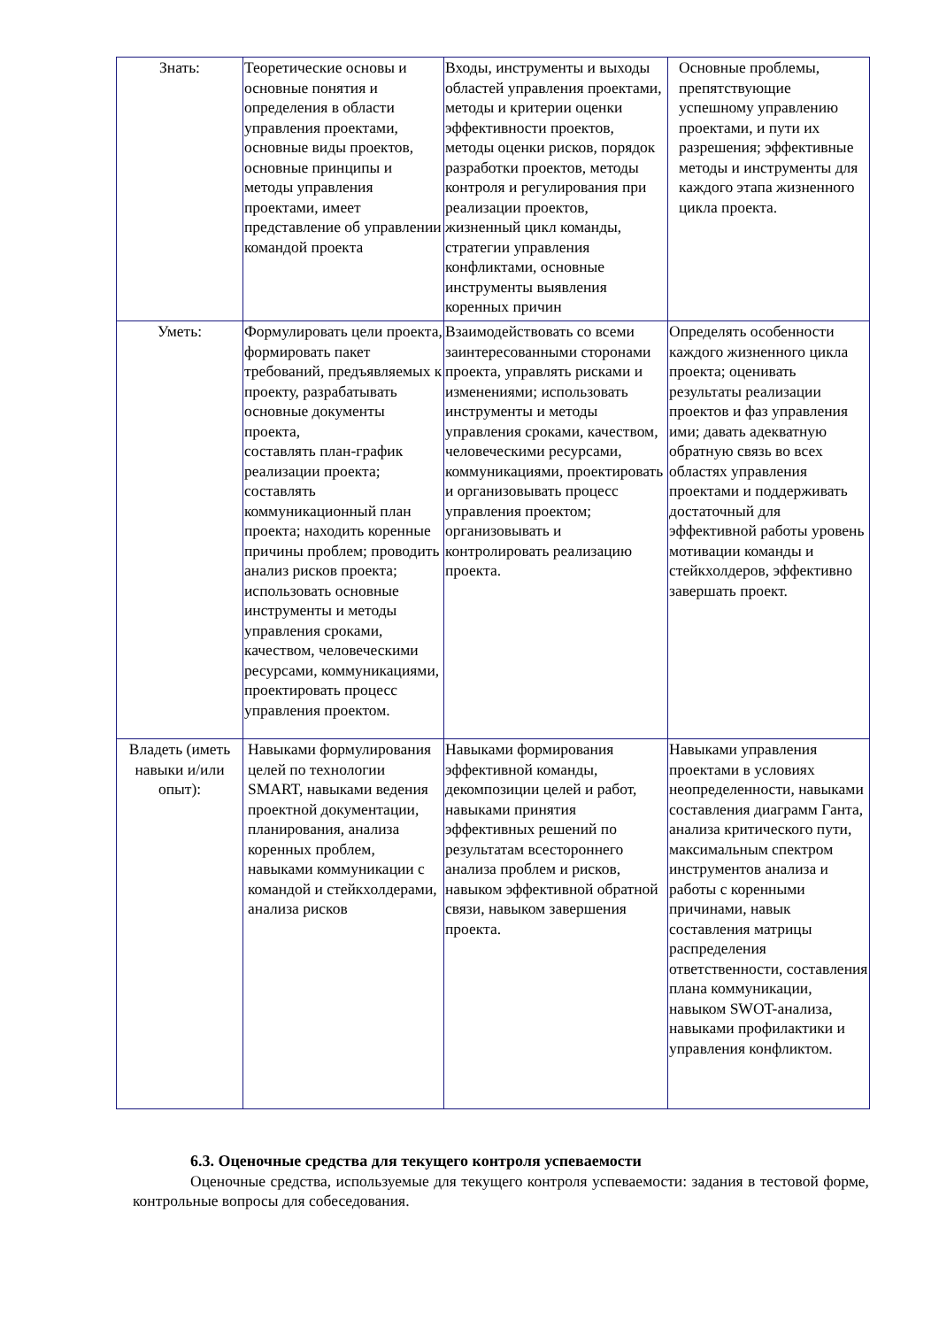| Знать: | Теоретические основы и основные понятия и определения в области управления проектами, основные виды проектов, основные принципы и методы управления проектами, имеет представление об управлении командой проекта | Входы, инструменты и выходы областей управления проектами, методы и критерии оценки эффективности проектов, методы оценки рисков, порядок разработки проектов, методы контроля и регулирования при реализации проектов, жизненный цикл команды, стратегии управления конфликтами, основные инструменты выявления коренных причин | Основные проблемы, препятствующие успешному управлению проектами, и пути их разрешения; эффективные методы и инструменты для каждого этапа жизненного цикла проекта. |
| Уметь: | Формулировать цели проекта, формировать пакет требований, предъявляемых к проекту, разрабатывать основные документы проекта, составлять план-график реализации проекта; составлять коммуникационный план проекта; находить коренные причины проблем; проводить анализ рисков проекта; использовать основные инструменты и методы управления сроками, качеством, человеческими ресурсами, коммуникациями, проектировать процесс управления проектом. | Взаимодействовать со всеми заинтересованными сторонами проекта, управлять рисками и изменениями; использовать инструменты и методы управления сроками, качеством, человеческими ресурсами, коммуникациями, проектировать и организовывать процесс управления проектом; организовывать и контролировать реализацию проекта. | Определять особенности каждого жизненного цикла проекта; оценивать результаты реализации проектов и фаз управления ими; давать адекватную обратную связь во всех областях управления проектами и поддерживать достаточный для эффективной работы уровень мотивации команды и стейкхолдеров, эффективно завершать проект. |
| Владеть (иметь навыки и/или опыт): | Навыками формулирования целей по технологии SMART, навыками ведения проектной документации, планирования, анализа коренных проблем, навыками коммуникации с командой и стейкхолдерами, анализа рисков | Навыками формирования эффективной команды, декомпозиции целей и работ, навыками принятия эффективных решений по результатам всестороннего анализа проблем и рисков, навыком эффективной обратной связи, навыком завершения проекта. | Навыками управления проектами в условиях неопределенности, навыками составления диаграмм Ганта, анализа критического пути, максимальным спектром инструментов анализа и работы с коренными причинами, навык составления матрицы распределения ответственности, составления плана коммуникации, навыком SWOT-анализа, навыками профилактики и управления конфликтом. |
6.3. Оценочные средства для текущего контроля успеваемости
Оценочные средства, используемые для текущего контроля успеваемости: задания в тестовой форме, контрольные вопросы для собеседования.